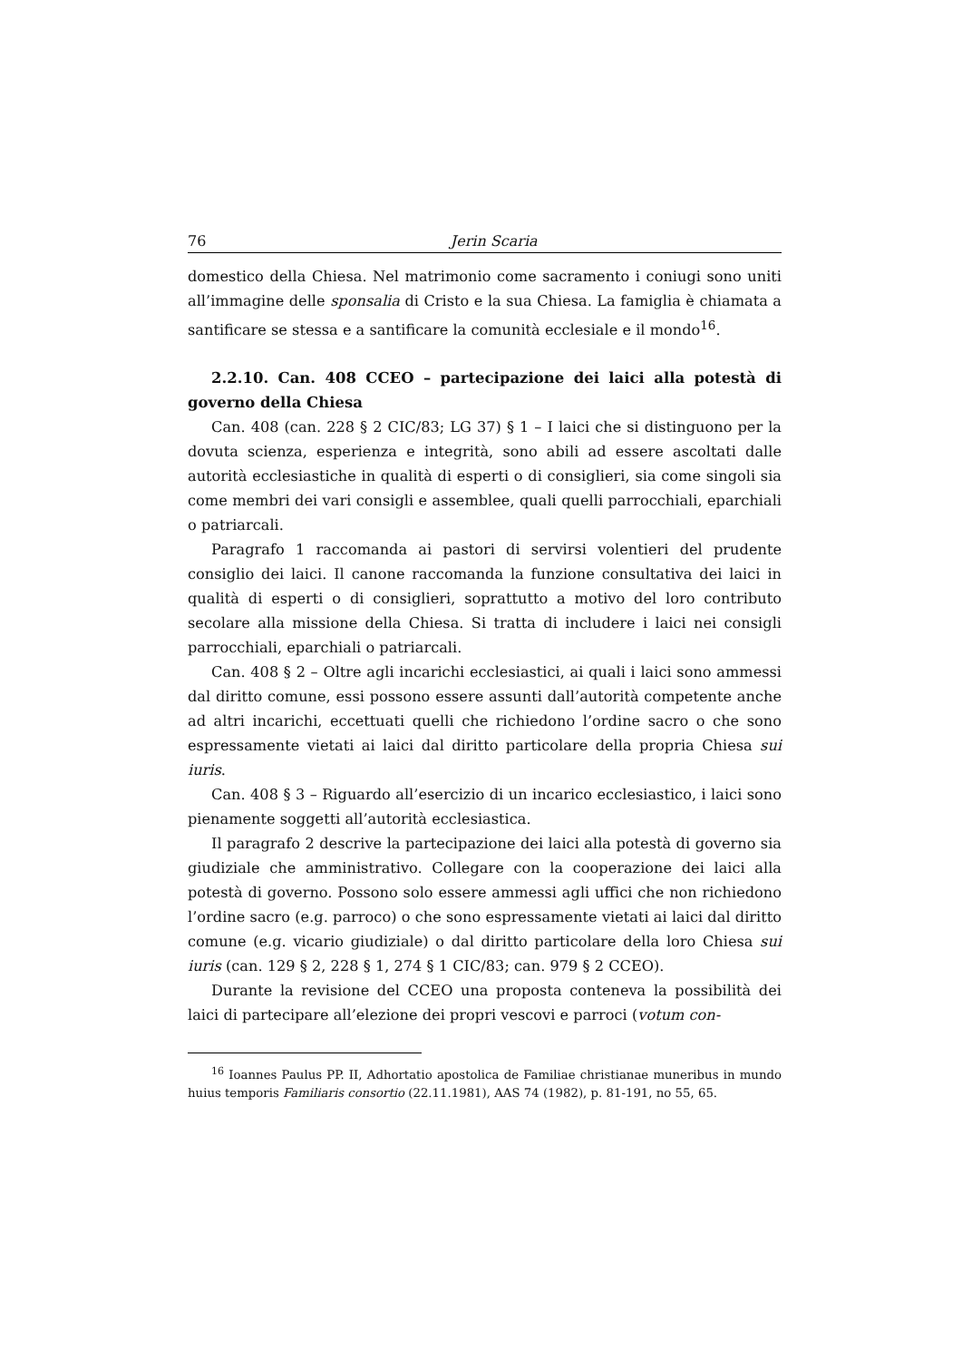76 Jerin Scaria
domestico della Chiesa. Nel matrimonio come sacramento i coniugi sono uniti all’immagine delle sponsalia di Cristo e la sua Chiesa. La famiglia è chiamata a santificare se stessa e a santificare la comunità ecclesiale e il mondo<sup>16</sup>.
2.2.10. Can. 408 CCEO – partecipazione dei laici alla potestà di governo della Chiesa
Can. 408 (can. 228 § 2 CIC/83; LG 37) § 1 – I laici che si distinguono per la dovuta scienza, esperienza e integrità, sono abili ad essere ascoltati dalle autorità ecclesiastiche in qualità di esperti o di consiglieri, sia come singoli sia come membri dei vari consigli e assemblee, quali quelli parrocchiali, eparchiali o patriarcali.
Paragrafo 1 raccomanda ai pastori di servirsi volentieri del prudente consiglio dei laici. Il canone raccomanda la funzione consultativa dei laici in qualità di esperti o di consiglieri, soprattutto a motivo del loro contributo secolare alla missione della Chiesa. Si tratta di includere i laici nei consigli parrocchiali, eparchiali o patriarcali.
Can. 408 § 2 – Oltre agli incarichi ecclesiastici, ai quali i laici sono ammessi dal diritto comune, essi possono essere assunti dall’autorità competente anche ad altri incarichi, eccettuati quelli che richiedono l’ordine sacro o che sono espressamente vietati ai laici dal diritto particolare della propria Chiesa sui iuris.
Can. 408 § 3 – Riguardo all’esercizio di un incarico ecclesiastico, i laici sono pienamente soggetti all’autorità ecclesiastica.
Il paragrafo 2 descrive la partecipazione dei laici alla potestà di governo sia giudiziale che amministrativo. Collegare con la cooperazione dei laici alla potestà di governo. Possono solo essere ammessi agli uffici che non richiedono l’ordine sacro (e.g. parroco) o che sono espressamente vietati ai laici dal diritto comune (e.g. vicario giudiziale) o dal diritto particolare della loro Chiesa sui iuris (can. 129 § 2, 228 § 1, 274 § 1 CIC/83; can. 979 § 2 CCEO).
Durante la revisione del CCEO una proposta conteneva la possibilità dei laici di partecipare all’elezione dei propri vescovi e parroci (votum con-
<sup>16</sup> Ioannes Paulus PP. II, Adhortatio apostolica de Familiae christianae muneribus in mundo huius temporis Familiaris consortio (22.11.1981), AAS 74 (1982), p. 81-191, no 55, 65.